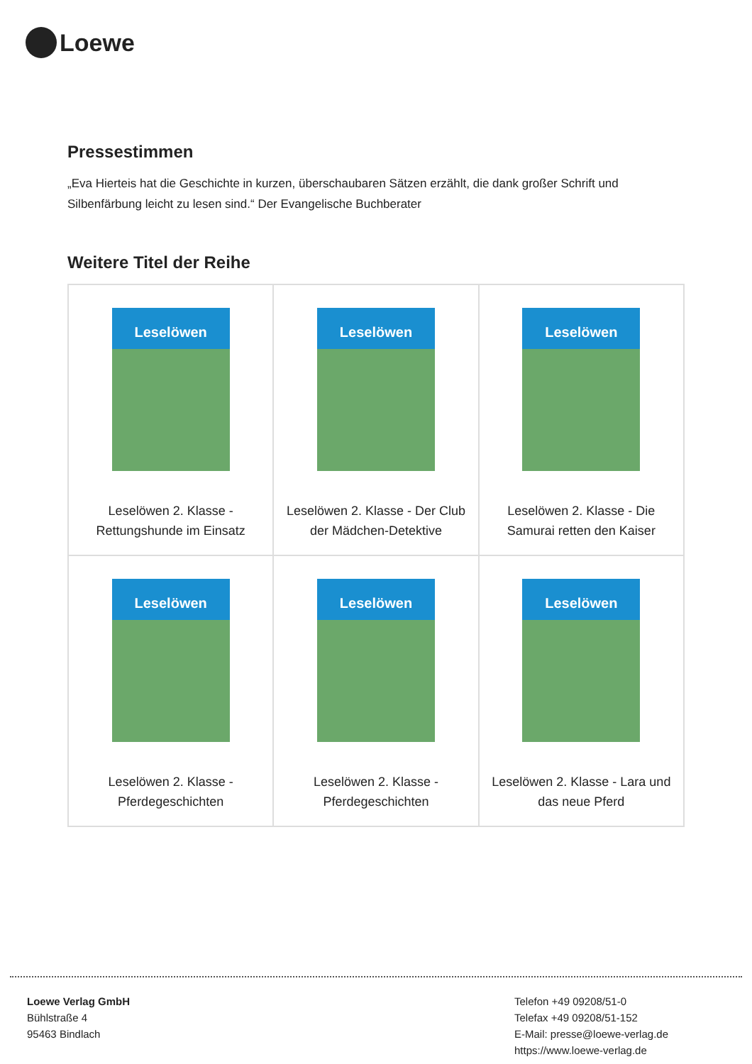Loewe
Pressestimmen
„Eva Hierteis hat die Geschichte in kurzen, überschaubaren Sätzen erzählt, die dank großer Schrift und Silbenfärbung leicht zu lesen sind.“ Der Evangelische Buchberater
Weitere Titel der Reihe
| Leselöwen Leselöwen 2. Klasse - Rettungshunde im Einsatz | Leselöwen Leselöwen 2. Klasse - Der Club der Mädchen-Detektive | Leselöwen Leselöwen 2. Klasse - Die Samurai retten den Kaiser |
| Leselöwen Leselöwen 2. Klasse - Pferdegeschichten | Leselöwen Leselöwen 2. Klasse - Pferdegeschichten | Leselöwen Leselöwen 2. Klasse - Lara und das neue Pferd |
Loewe Verlag GmbH
Bühlstraße 4
95463 Bindlach
Telefon +49 09208/51-0
Telefax +49 09208/51-152
E-Mail: presse@loewe-verlag.de
https://www.loewe-verlag.de